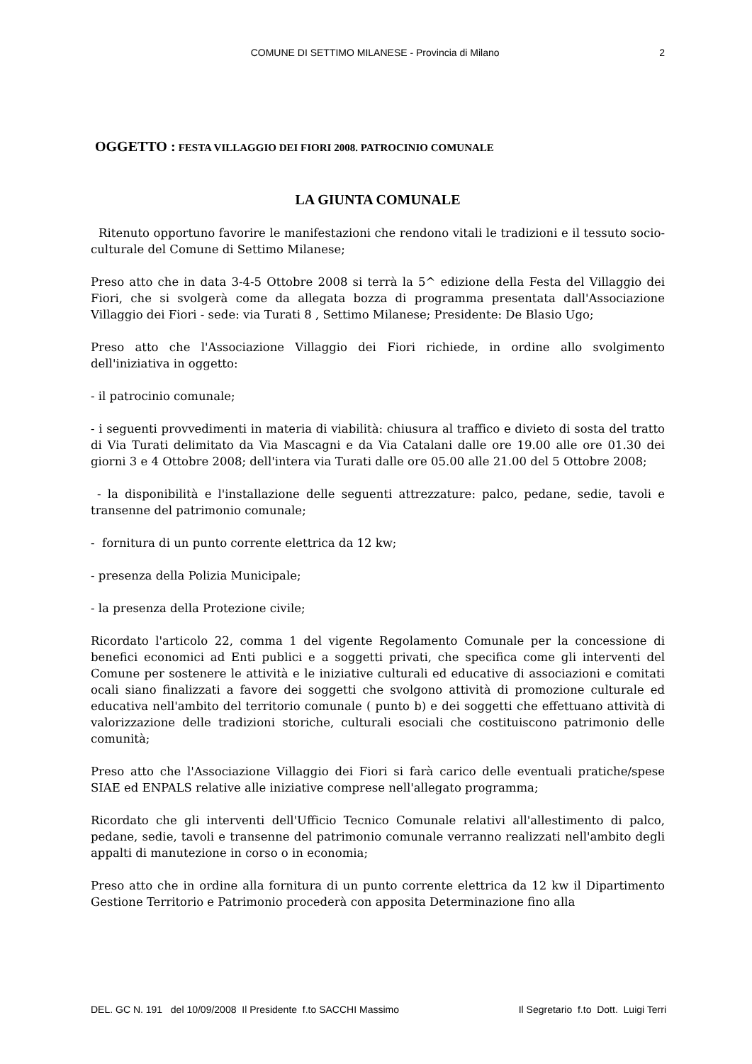COMUNE DI SETTIMO MILANESE - Provincia di Milano 2
OGGETTO : FESTA VILLAGGIO DEI FIORI 2008. PATROCINIO COMUNALE
LA GIUNTA COMUNALE
Ritenuto opportuno favorire le manifestazioni che rendono vitali le tradizioni e il tessuto socio-culturale del Comune di Settimo Milanese;
Preso atto che in data 3-4-5 Ottobre 2008 si terrà la 5^ edizione della Festa del Villaggio dei Fiori, che si svolgerà come da allegata bozza di programma presentata dall'Associazione Villaggio dei Fiori - sede: via Turati 8 , Settimo Milanese; Presidente: De Blasio Ugo;
Preso atto che l'Associazione Villaggio dei Fiori richiede, in ordine allo svolgimento dell'iniziativa in oggetto:
- il patrocinio comunale;
- i seguenti provvedimenti in materia di viabilità: chiusura al traffico e divieto di sosta del tratto di Via Turati delimitato da Via Mascagni e da Via Catalani dalle ore 19.00 alle ore 01.30 dei giorni 3 e 4 Ottobre 2008; dell'intera via Turati dalle ore 05.00 alle 21.00 del 5 Ottobre 2008;
- la disponibilità e l'installazione delle seguenti attrezzature: palco, pedane, sedie, tavoli e transenne del patrimonio comunale;
- fornitura di un punto corrente elettrica da 12 kw;
- presenza della Polizia Municipale;
- la presenza della Protezione civile;
Ricordato l'articolo 22, comma 1 del vigente Regolamento Comunale per la concessione di benefici economici ad Enti publici e a soggetti privati, che specifica come gli interventi del Comune per sostenere le attività e le iniziative culturali ed educative di associazioni e comitati ocali siano finalizzati a favore dei soggetti che svolgono attività di promozione culturale ed educativa nell'ambito del territorio comunale ( punto b) e dei soggetti che effettuano attività di valorizzazione delle tradizioni storiche, culturali esociali che costituiscono patrimonio delle comunità;
Preso atto che l'Associazione Villaggio dei Fiori si farà carico delle eventuali pratiche/spese SIAE ed ENPALS relative alle iniziative comprese nell'allegato programma;
Ricordato che gli interventi dell'Ufficio Tecnico Comunale relativi all'allestimento di palco, pedane, sedie, tavoli e transenne del patrimonio comunale verranno realizzati nell'ambito degli appalti di manutezione in corso o in economia;
Preso atto che in ordine alla fornitura di un punto corrente elettrica da 12 kw il Dipartimento Gestione Territorio e Patrimonio procederà con apposita Determinazione fino alla
DEL. GC N. 191 del 10/09/2008 Il Presidente f.to SACCHI Massimo Il Segretario f.to Dott. Luigi Terri